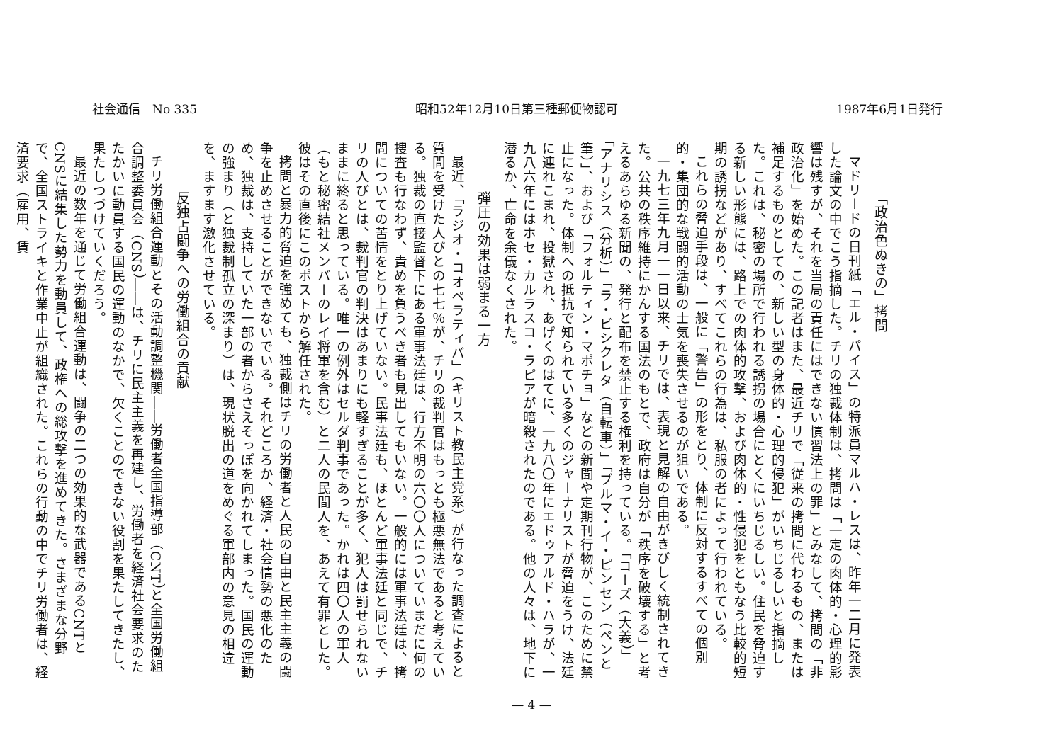社会通信　No 335 昭和52年12月10日第三種郵便物認可 1987年6月1日発行
「政治色ぬきの」拷問
マドリードの日刊紙「エル・パイス」の特派員マルハ・レスは、昨年一二月に発表した論文の中でこう指摘した。チリの独裁体制は、拷問は「一定の肉体的・心理的影響は残すが、それを当局の責任にはできない慣習法上の罪」とみなして、拷問の「非政治化」を始めた。この記者はまた、最近チリで「従来の拷問に代わるもの、または補足するものとしての、新しい型の身体的・心理的侵犯」がいちじるしいと指摘した。これは、秘密の場所で行われる誘拐の場合にとくにいちじるしい。住民を脅迫する新しい形態には、路上での肉体的攻撃、および肉体的・性侵犯をともなう比較的短期の誘拐などがあり、すべてこれらの行為は、私服の者によって行われている。
これらの脅迫手段は、一般に「警告」の形をとり、体制に反対するすべての個別的・集団的な戦闘的活動の士気を喪失させるのが狙いである。
一九七三年九月一一日以来、チリでは、表現と見解の自由がきびしく統制されてきた。公共の秩序維持にかんする国法のもとで、政府は自分が「秩序を破壊する」と考えるあらゆる新聞の、発行と配布を禁止する権利を持っている。「コーズ（大義）」「アナリシス（分析）」「ラ・ビシクレタ（自転車）」「ブルマ・イ・ピンセン（ペンと筆）」、および「フォルティン・マポチョ」などの新聞や定期刊行物が、このために禁止になった。体制への抵抗で知られている多くのジャーナリストが脅迫をうけ、法廷に連れこまれ、投獄され、あげくのはてに、一九八〇年にエドゥアルド・ハラが、一九八六年にはホセ・カルラスコ・ラピアが暗殺されたのである。他の人々は、地下に潜るか、亡命を余儀なくされた。
弾圧の効果は弱まる一方
最近、「ラジオ・コオペラティバ」（キリスト教民主党系）が行なった調査によると質問を受けた人びとの七七％が、チリの裁判官はもっとも極悪無法であると考えている。独裁の直接監督下にある軍事法廷は、行方不明の六〇〇人についていまだに何の捜査も行なわず、責めを負うべき者も見出してもいない。一般的には軍事法廷は、拷問についての苦情をとり上げていない。民事法廷も、ほとんど軍事法廷と同じで、チリの人びとは、裁判官の判決はあまりにも軽すぎることが多く、犯人は罰せられないままに終ると思っている。唯一の例外はセルダ判事であった。かれは四〇人の軍人（もと秘密結社メンバーのレイ将軍を含む）と二人の民間人を、あえて有罪とした。彼はその直後にこのポストから解任された。
拷問と暴力的脅迫を強めても、独裁側はチリの労働者と人民の自由と民主主義の闘争を止めさせることができないでいる。それどころか、経済・社会情勢の悪化のため、独裁は、支持していた一部の者からさえそっぽを向かれてしまった。国民の運動の強まり（と独裁制孤立の深まり）は、現状脱出の道をめぐる軍部内の意見の相違を、ますます激化させている。
反独占闘争への労働組合の貢献
チリ労働組合運動とその活動調整機関――労働者全国指導部（CNT）と全国労働組合調整委員会（CNS）――は、チリに民主主義を再建し、労働者を経済社会要求のたたかいに動員する国民の運動のなかで、欠くことのできない役割を果たしてきたし、果たしつづけていくだろう。
最近の数年を通じて労働組合運動は、闘争の二つの効果的な武器であるCNTとCNSに結集した勢力を動員して、政権への総攻撃を進めてきた。さまざまな分野で、全国ストライキと作業中止が組織された。これらの行動の中でチリ労働者は、経済要求（雇用、賃
— 4 —